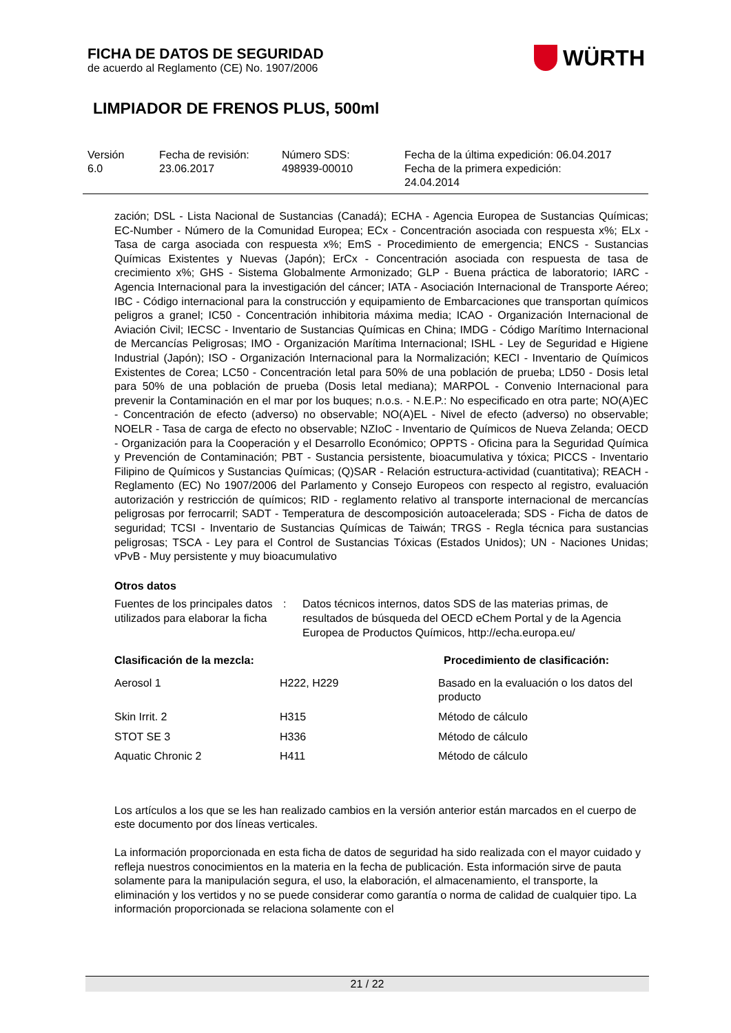FICHA DE DATOS DE SEGURIDAD
de acuerdo al Reglamento (CE) No. 1907/2006
WÜRTH
LIMPIADOR DE FRENOS PLUS, 500ml
Versión
6.0
Fecha de revisión:
23.06.2017
Número SDS:
498939-00010
Fecha de la última expedición: 06.04.2017
Fecha de la primera expedición:
24.04.2014
zación; DSL - Lista Nacional de Sustancias (Canadá); ECHA - Agencia Europea de Sustancias Químicas; EC-Number - Número de la Comunidad Europea; ECx - Concentración asociada con respuesta x%; ELx - Tasa de carga asociada con respuesta x%; EmS - Procedimiento de emergencia; ENCS - Sustancias Químicas Existentes y Nuevas (Japón); ErCx - Concentración asociada con respuesta de tasa de crecimiento x%; GHS - Sistema Globalmente Armonizado; GLP - Buena práctica de laboratorio; IARC - Agencia Internacional para la investigación del cáncer; IATA - Asociación Internacional de Transporte Aéreo; IBC - Código internacional para la construcción y equipamiento de Embarcaciones que transportan químicos peligros a granel; IC50 - Concentración inhibitoria máxima media; ICAO - Organización Internacional de Aviación Civil; IECSC - Inventario de Sustancias Químicas en China; IMDG - Código Marítimo Internacional de Mercancías Peligrosas; IMO - Organización Marítima Internacional; ISHL - Ley de Seguridad e Higiene Industrial (Japón); ISO - Organización Internacional para la Normalización; KECI - Inventario de Químicos Existentes de Corea; LC50 - Concentración letal para 50% de una población de prueba; LD50 - Dosis letal para 50% de una población de prueba (Dosis letal mediana); MARPOL - Convenio Internacional para prevenir la Contaminación en el mar por los buques; n.o.s. - N.E.P.: No especificado en otra parte; NO(A)EC - Concentración de efecto (adverso) no observable; NO(A)EL - Nivel de efecto (adverso) no observable; NOELR - Tasa de carga de efecto no observable; NZIoC - Inventario de Químicos de Nueva Zelanda; OECD - Organización para la Cooperación y el Desarrollo Económico; OPPTS - Oficina para la Seguridad Química y Prevención de Contaminación; PBT - Sustancia persistente, bioacumulativa y tóxica; PICCS - Inventario Filipino de Químicos y Sustancias Químicas; (Q)SAR - Relación estructura-actividad (cuantitativa); REACH - Reglamento (EC) No 1907/2006 del Parlamento y Consejo Europeos con respecto al registro, evaluación autorización y restricción de químicos; RID - reglamento relativo al transporte internacional de mercancías peligrosas por ferrocarril; SADT - Temperatura de descomposición autoacelerada; SDS - Ficha de datos de seguridad; TCSI - Inventario de Sustancias Químicas de Taiwán; TRGS - Regla técnica para sustancias peligrosas; TSCA - Ley para el Control de Sustancias Tóxicas (Estados Unidos); UN - Naciones Unidas; vPvB - Muy persistente y muy bioacumulativo
Otros datos
| Fuentes de los principales datos utilizados para elaborar la ficha | : | Datos técnicos internos, datos SDS de las materias primas, de resultados de búsqueda del OECD eChem Portal y de la Agencia Europea de Productos Químicos, http://echa.europa.eu/ |
| Clasificación de la mezcla: | | Procedimiento de clasificación: |
| --- | --- | --- |
| Aerosol 1 | H222, H229 | Basado en la evaluación o los datos del producto |
| Skin Irrit. 2 | H315 | Método de cálculo |
| STOT SE 3 | H336 | Método de cálculo |
| Aquatic Chronic 2 | H411 | Método de cálculo |
Los artículos a los que se les han realizado cambios en la versión anterior están marcados en el cuerpo de este documento por dos líneas verticales.
La información proporcionada en esta ficha de datos de seguridad ha sido realizada con el mayor cuidado y refleja nuestros conocimientos en la materia en la fecha de publicación. Esta información sirve de pauta solamente para la manipulación segura, el uso, la elaboración, el almacenamiento, el transporte, la eliminación y los vertidos y no se puede considerar como garantía o norma de calidad de cualquier tipo. La información proporcionada se relaciona solamente con el
21 / 22